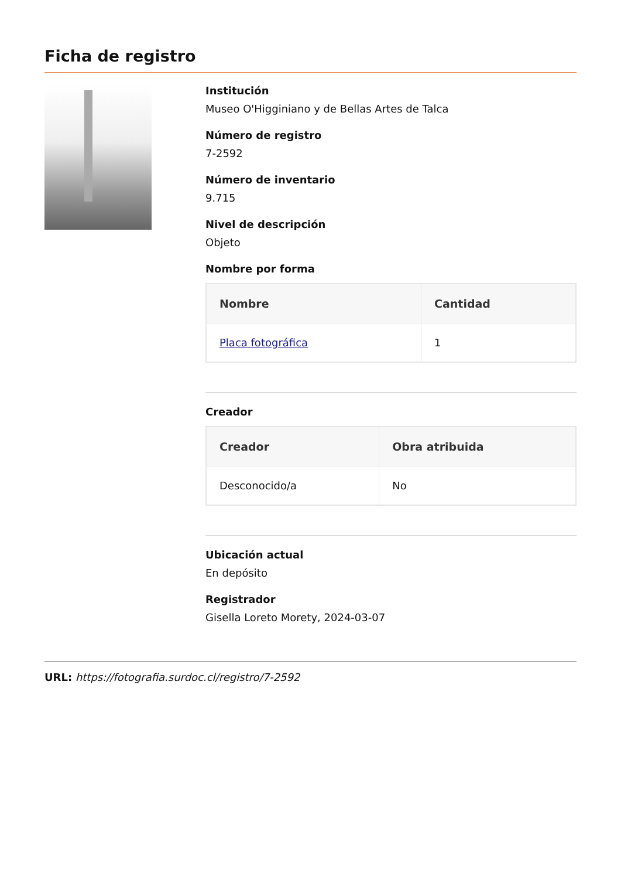Ficha de registro
Institución
Museo O'Higginiano y de Bellas Artes de Talca
Número de registro
7-2592
Número de inventario
9.715
Nivel de descripción
Objeto
Nombre por forma
| Nombre | Cantidad |
| --- | --- |
| Placa fotográfica | 1 |
Creador
| Creador | Obra atribuida |
| --- | --- |
| Desconocido/a | No |
Ubicación actual
En depósito
Registrador
Gisella Loreto Morety, 2024-03-07
URL: https://fotografia.surdoc.cl/registro/7-2592